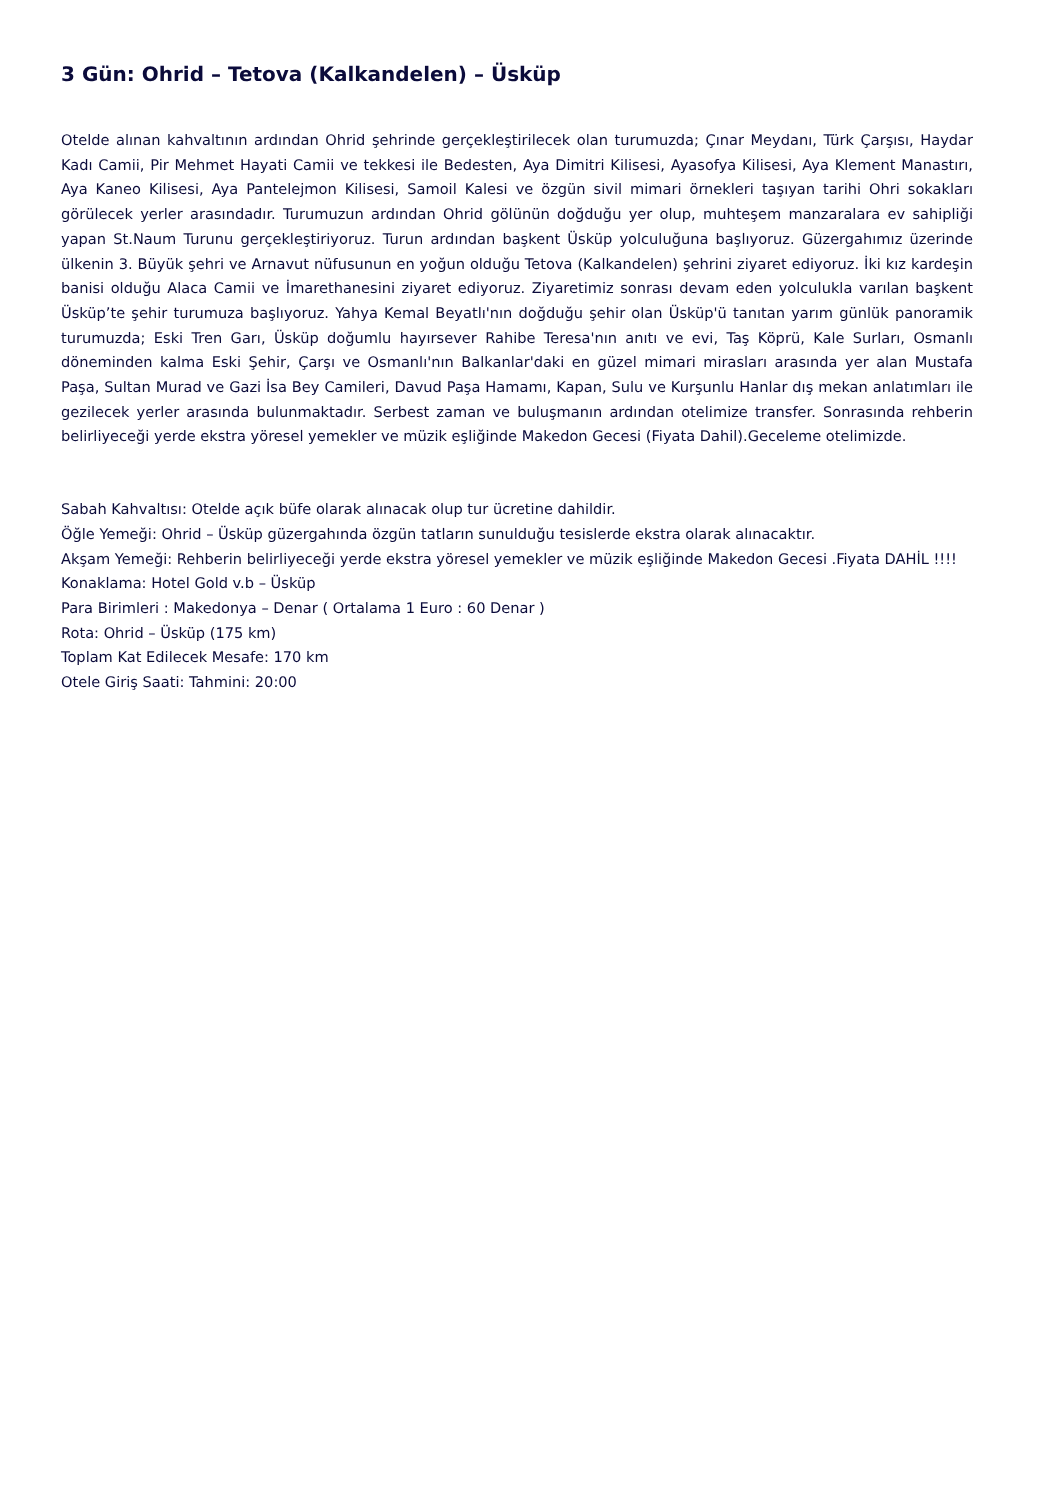3 Gün: Ohrid – Tetova (Kalkandelen) – Üsküp
Otelde alınan kahvaltının ardından Ohrid şehrinde gerçekleştirilecek olan turumuzda; Çınar Meydanı, Türk Çarşısı, Haydar Kadı Camii, Pir Mehmet Hayati Camii ve tekkesi ile Bedesten, Aya Dimitri Kilisesi, Ayasofya Kilisesi, Aya Klement Manastırı, Aya Kaneo Kilisesi, Aya Pantelejmon Kilisesi, Samoil Kalesi ve özgün sivil mimari örnekleri taşıyan tarihi Ohri sokakları görülecek yerler arasındadır. Turumuzun ardından Ohrid gölünün doğduğu yer olup, muhteşem manzaralara ev sahipliği yapan St.Naum Turunu gerçekleştiriyoruz. Turun ardından başkent Üsküp yolculuğuna başlıyoruz. Güzergahımız üzerinde ülkenin 3. Büyük şehri ve Arnavut nüfusunun en yoğun olduğu Tetova (Kalkandelen) şehrini ziyaret ediyoruz. İki kız kardeşin banisi olduğu Alaca Camii ve İmarethanesini ziyaret ediyoruz. Ziyaretimiz sonrası devam eden yolculukla varılan başkent Üsküp’te şehir turumuza başlıyoruz. Yahya Kemal Beyatlı'nın doğduğu şehir olan Üsküp'ü tanıtan yarım günlük panoramik turumuzda; Eski Tren Garı, Üsküp doğumlu hayırsever Rahibe Teresa'nın anıtı ve evi, Taş Köprü, Kale Surları, Osmanlı döneminden kalma Eski Şehir, Çarşı ve Osmanlı'nın Balkanlar'daki en güzel mimari mirasları arasında yer alan Mustafa Paşa, Sultan Murad ve Gazi İsa Bey Camileri, Davud Paşa Hamamı, Kapan, Sulu ve Kurşunlu Hanlar dış mekan anlatımları ile gezilecek yerler arasında bulunmaktadır. Serbest zaman ve buluşmanın ardından otelimize transfer. Sonrasında rehberin belirliyeceği yerde ekstra yöresel yemekler ve müzik eşliğinde Makedon Gecesi (Fiyata Dahil).Geceleme otelimizde.
Sabah Kahvaltısı: Otelde açık büfe olarak alınacak olup tur ücretine dahildir.
Öğle Yemeği: Ohrid – Üsküp güzergahında özgün tatların sunulduğu tesislerde ekstra olarak alınacaktır.
Akşam Yemeği: Rehberin belirliyeceği yerde ekstra yöresel yemekler ve müzik eşliğinde Makedon Gecesi .Fiyata DAHİL !!!!
Konaklama: Hotel Gold v.b – Üsküp
Para Birimleri : Makedonya – Denar ( Ortalama 1 Euro : 60 Denar )
Rota: Ohrid – Üsküp (175 km)
Toplam Kat Edilecek Mesafe: 170 km
Otele Giriş Saati: Tahmini: 20:00